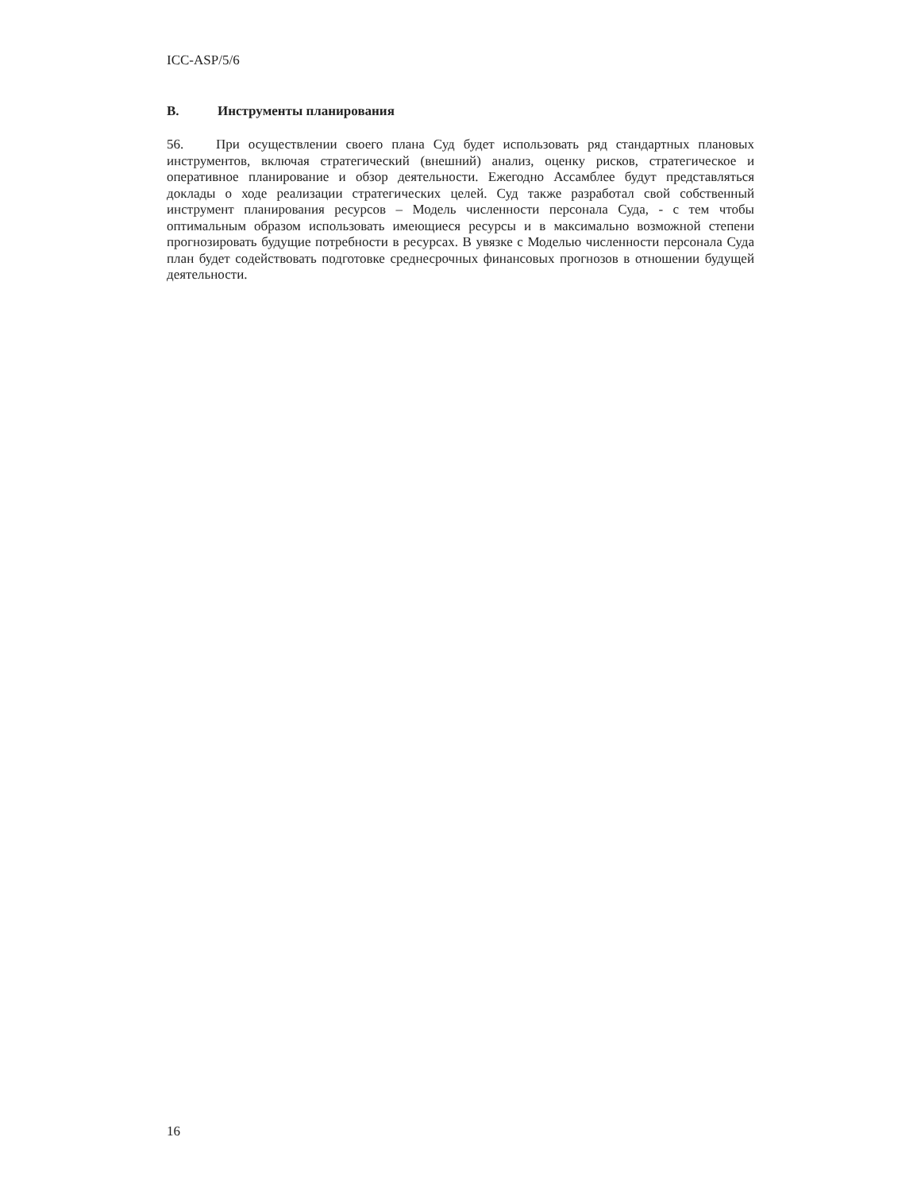ICC-ASP/5/6
B. Инструменты планирования
56. При осуществлении своего плана Суд будет использовать ряд стандартных плановых инструментов, включая стратегический (внешний) анализ, оценку рисков, стратегическое и оперативное планирование и обзор деятельности. Ежегодно Ассамблее будут представляться доклады о ходе реализации стратегических целей. Суд также разработал свой собственный инструмент планирования ресурсов – Модель численности персонала Суда, - с тем чтобы оптимальным образом использовать имеющиеся ресурсы и в максимально возможной степени прогнозировать будущие потребности в ресурсах. В увязке с Моделью численности персонала Суда план будет содействовать подготовке среднесрочных финансовых прогнозов в отношении будущей деятельности.
16